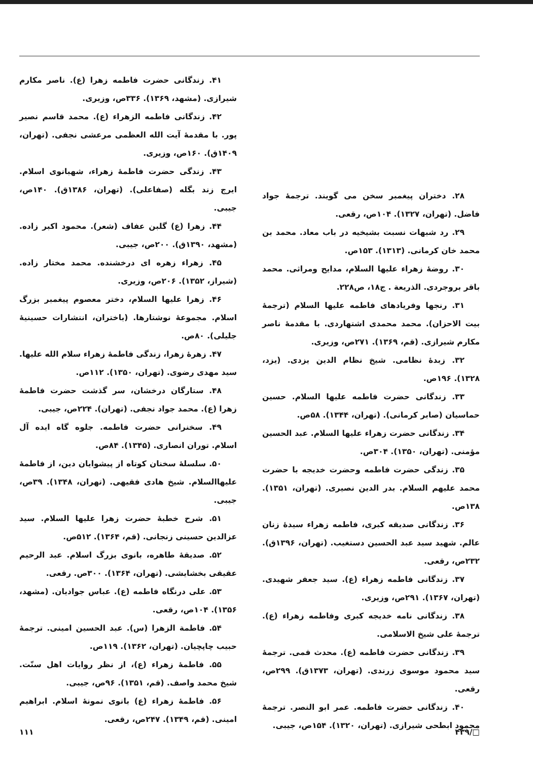۲۸. دختران پیغمبر سخن می گویند. ترجمهٔ جواد فاضل. (تهران، ۱۳۲۷). ۱۰۴ص، رقعی.
۲۹. رد شبهات نسبت بشیخیه در باب معاد. محمد بن محمد خان کرمانی. (۱۳۱۳). ۱۵۳ص.
۳۰. روضهٔ زهراء علیها السلام، مدایح ومراثی. محمد باقر بروجردی. الذریعة . ج۱۸، ص۲۲۸.
۳۱. رنجها وفریادهای فاطمه علیها السلام (ترجمهٔ بیت الاحزان). محمد محمدی اشتهاردی. با مقدمهٔ ناصر مکارم شیرازی. (قم، ۱۳۶۹). ۲۷۱ص، وزیری.
۳۲. زبدهٔ نظامی. شیخ نظام الدین یزدی. (یزد، ۱۳۲۸). ۱۹۶ص.
۳۳. زندگانی حضرت فاطمه علیها السلام. حسین حماسیان (صابر کرمانی). (تهران، ۱۳۴۴). ۵۸ص.
۳۴. زندگانی حضرت زهراء علیها السلام. عبد الحسین مؤمنی. (تهران، ۱۳۵۰). ۳۰۴ص.
۳۵. زندگی حضرت فاطمه وحضرت خدیجه با حضرت محمد علیهم السلام. بدر الدین نصیری. (تهران، ۱۳۵۱). ۱۳۸ص.
۳۶. زندگانی صدیقه کبری، فاطمه زهراء سیدهٔ زنان عالم. شهید سید عبد الحسین دستغیب. (تهران، ۱۳۹۶ق). ۲۳۲ص، رقعی.
۳۷. زندگانی فاطمه زهراء (ع). سید جعفر شهیدی. (تهران، ۱۳۶۷). ۲۹۱ص، وزیری.
۳۸. زندگانی نامه خدیجه کبری وفاطمه زهراء (ع). ترجمهٔ علی شیخ الاسلامی.
۳۹. زندگانی حضرت فاطمه (ع). محدث قمی. ترجمهٔ سید محمود موسوی زرندی. (تهران، ۱۳۷۳ق). ۲۹۹ص، رقعی.
۴۰. زندگانی حضرت فاطمه. عمر ابو النصر. ترجمهٔ محمود ابطحی شیرازی. (تهران، ۱۳۲۰). ۱۵۴ص، جیبی.
۴۱. زندگانی حضرت فاطمه زهرا (ع). ناصر مکارم شیرازی. (مشهد، ۱۳۶۹). ۳۳۶ص، وزیری.
۴۲. زندگانی فاطمه الزهراء (ع). محمد قاسم نصیر پور. با مقدمهٔ آیت الله العظمی مرعشی نجفی. (تهران، ۱۴۰۹ق). ۱۶۰ص، وزیری.
۴۳. زندگی حضرت فاطمهٔ زهراء، شهبانوی اسلام. ایرج زند بگله (صفاعلی). (تهران، ۱۳۸۶ق). ۱۴۰ص، جیبی.
۴۴. زهرا (ع) گلبن عفاف (شعر). محمود اکبر زاده. (مشهد، ۱۳۹۰ق). ۲۰۰ص، جیبی.
۴۵. زهراء زهره ای درخشنده. محمد مختار زاده. (شیراز، ۱۳۵۲). ۲۰۶ص، وزیری.
۴۶. زهرا علیها السلام، دختر معصوم پیغمبر بزرگ اسلام. مجموعهٔ نوشتارها. (باختران، انتشارات حسینیهٔ جلیلی). ۸۰ص.
۴۷. زهرهٔ زهرا، زندگی فاطمهٔ زهراء سلام الله علیها. سید مهدی رضوی. (تهران، ۱۳۵۰). ۱۱۲ص.
۴۸. ستارگان درخشان، سر گذشت حضرت فاطمهٔ زهرا (ع). محمد جواد نجفی. (تهران). ۲۲۴ص، جیبی.
۴۹. سخنرانی حضرت فاطمه. جلوه گاه ایده آل اسلام. توران انصاری. (۱۳۴۵). ۸۴ص.
۵۰. سلسلهٔ سخنان کوتاه از پیشوایان دین، از فاطمهٔ علیهاالسلام. شیخ هادی فقیهی. (تهران، ۱۳۴۸). ۳۹ص، جیبی.
۵۱. شرح خطبهٔ حضرت زهرا علیها السلام. سید عزالدین حسینی زنجانی. (قم، ۱۳۶۴). ۵۱۲ص.
۵۲. صدیقهٔ طاهره، بانوی بزرگ اسلام. عبد الرحیم عقیقی بخشایشی. (تهران، ۱۳۶۴). ۳۰۰ص. رقعی.
۵۳. علی درنگاه فاطمه (ع). عباس جوادیان. (مشهد، ۱۳۵۶). ۱۰۴ص، رقعی.
۵۴. فاطمة الزهرا (س). عبد الحسین امینی. ترجمهٔ حبیب چاپچیان. (تهران، ۱۳۶۲). ۱۱۹ص.
۵۵. فاطمهٔ زهراء (ع)، از نظر روایات اهل سنّت. شیخ محمد واصف. (قم، ۱۳۵۱). ۹۶ص، جیبی.
۵۶. فاطمهٔ زهراء (ع) بانوی نمونهٔ اسلام. ابراهیم امینی. (قم، ۱۳۴۹). ۲۴۷ص، رقعی.
□/۴۳۹ ۱۱۱